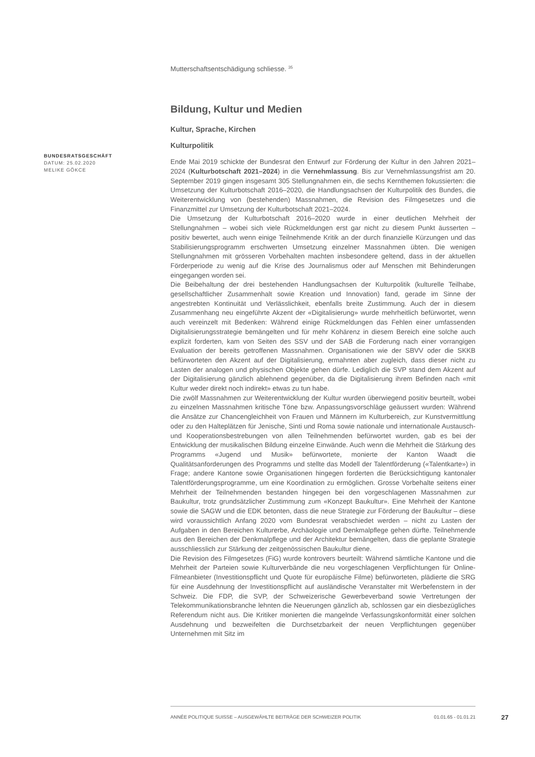Mutterschaftsentschädigung schliesse. <sup>35</sup>
Bildung, Kultur und Medien
Kultur, Sprache, Kirchen
Kulturpolitik
Ende Mai 2019 schickte der Bundesrat den Entwurf zur Förderung der Kultur in den Jahren 2021–2024 (Kulturbotschaft 2021–2024) in die Vernehmlassung. Bis zur Vernehmlassungsfrist am 20. September 2019 gingen insgesamt 305 Stellungnahmen ein, die sechs Kernthemen fokussierten: die Umsetzung der Kulturbotschaft 2016–2020, die Handlungsachsen der Kulturpolitik des Bundes, die Weiterentwicklung von (bestehenden) Massnahmen, die Revision des Filmgesetzes und die Finanzmittel zur Umsetzung der Kulturbotschaft 2021–2024.
Die Umsetzung der Kulturbotschaft 2016–2020 wurde in einer deutlichen Mehrheit der Stellungnahmen – wobei sich viele Rückmeldungen erst gar nicht zu diesem Punkt äusserten – positiv bewertet, auch wenn einige Teilnehmende Kritik an der durch finanzielle Kürzungen und das Stabilisierungsprogramm erschwerten Umsetzung einzelner Massnahmen übten. Die wenigen Stellungnahmen mit grösseren Vorbehalten machten insbesondere geltend, dass in der aktuellen Förderperiode zu wenig auf die Krise des Journalismus oder auf Menschen mit Behinderungen eingegangen worden sei.
Die Beibehaltung der drei bestehenden Handlungsachsen der Kulturpolitik (kulturelle Teilhabe, gesellschaftlicher Zusammenhalt sowie Kreation und Innovation) fand, gerade im Sinne der angestrebten Kontinuität und Verlässlichkeit, ebenfalls breite Zustimmung. Auch der in diesem Zusammenhang neu eingeführte Akzent der «Digitalisierung» wurde mehrheitlich befürwortet, wenn auch vereinzelt mit Bedenken: Während einige Rückmeldungen das Fehlen einer umfassenden Digitalisierungsstrategie bemängelten und für mehr Kohärenz in diesem Bereich eine solche auch explizit forderten, kam von Seiten des SSV und der SAB die Forderung nach einer vorrangigen Evaluation der bereits getroffenen Massnahmen. Organisationen wie der SBVV oder die SKKB befürworteten den Akzent auf der Digitalisierung, ermahnten aber zugleich, dass dieser nicht zu Lasten der analogen und physischen Objekte gehen dürfe. Lediglich die SVP stand dem Akzent auf der Digitalisierung gänzlich ablehnend gegenüber, da die Digitalisierung ihrem Befinden nach «mit Kultur weder direkt noch indirekt» etwas zu tun habe.
Die zwölf Massnahmen zur Weiterentwicklung der Kultur wurden überwiegend positiv beurteilt, wobei zu einzelnen Massnahmen kritische Töne bzw. Anpassungsvorschläge geäussert wurden: Während die Ansätze zur Chancengleichheit von Frauen und Männern im Kulturbereich, zur Kunstvermittlung oder zu den Halteplätzen für Jenische, Sinti und Roma sowie nationale und internationale Austausch- und Kooperationsbestrebungen von allen Teilnehmenden befürwortet wurden, gab es bei der Entwicklung der musikalischen Bildung einzelne Einwände. Auch wenn die Mehrheit die Stärkung des Programms «Jugend und Musik» befürwortete, monierte der Kanton Waadt die Qualitätsanforderungen des Programms und stellte das Modell der Talentförderung («Talentkarte») in Frage; andere Kantone sowie Organisationen hingegen forderten die Berücksichtigung kantonaler Talentförderungsprogramme, um eine Koordination zu ermöglichen. Grosse Vorbehalte seitens einer Mehrheit der Teilnehmenden bestanden hingegen bei den vorgeschlagenen Massnahmen zur Baukultur, trotz grundsätzlicher Zustimmung zum «Konzept Baukultur». Eine Mehrheit der Kantone sowie die SAGW und die EDK betonten, dass die neue Strategie zur Förderung der Baukultur – diese wird voraussichtlich Anfang 2020 vom Bundesrat verabschiedet werden – nicht zu Lasten der Aufgaben in den Bereichen Kulturerbe, Archäologie und Denkmalpflege gehen dürfte. Teilnehmende aus den Bereichen der Denkmalpflege und der Architektur bemängelten, dass die geplante Strategie ausschliesslich zur Stärkung der zeitgenössischen Baukultur diene.
Die Revision des Filmgesetzes (FiG) wurde kontrovers beurteilt: Während sämtliche Kantone und die Mehrheit der Parteien sowie Kulturverbände die neu vorgeschlagenen Verpflichtungen für Online-Filmeanbieter (Investitionspflicht und Quote für europäische Filme) befürworteten, plädierte die SRG für eine Ausdehnung der Investitionspflicht auf ausländische Veranstalter mit Werbefenstern in der Schweiz. Die FDP, die SVP, der Schweizerische Gewerbeverband sowie Vertretungen der Telekommunikationsbranche lehnten die Neuerungen gänzlich ab, schlossen gar ein diesbezügliches Referendum nicht aus. Die Kritiker monierten die mangelnde Verfassungskonformität einer solchen Ausdehnung und bezweifelten die Durchsetzbarkeit der neuen Verpflichtungen gegenüber Unternehmen mit Sitz im
BUNDESRATSGESCHÄFT
DATUM: 25.02.2020
MELIKE GÖKCE
ANNÉE POLITIQUE SUISSE – AUSGEWÄHLTE BEITRÄGE DER SCHWEIZER POLITIK 01.01.65 - 01.01.21
27